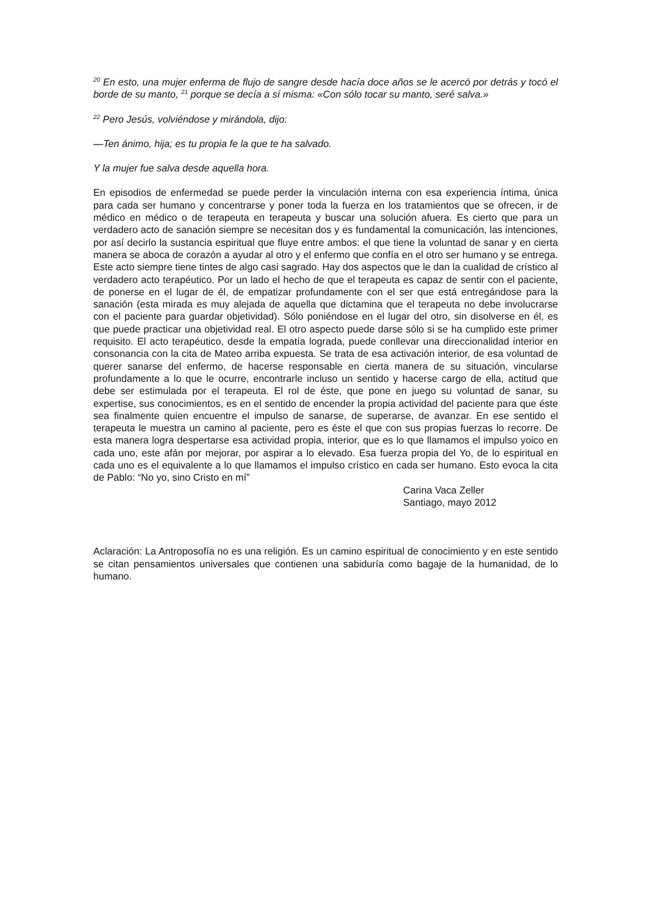<sup>20</sup> En esto, una mujer enferma de flujo de sangre desde hacía doce años se le acercó por detrás y tocó el borde de su manto, <sup>21</sup> porque se decía a sí misma: «Con sólo tocar su manto, seré salva.»
<sup>22</sup> Pero Jesús, volviéndose y mirándola, dijo:
—Ten ánimo, hija; es tu propia fe la que te ha salvado.
Y la mujer fue salva desde aquella hora.
En episodios de enfermedad se puede perder la vinculación interna con esa experiencia íntima, única para cada ser humano y concentrarse y poner toda la fuerza en los tratamientos que se ofrecen, ir de médico en médico o de terapeuta en terapeuta y buscar una solución afuera. Es cierto que para un verdadero acto de sanación siempre se necesitan dos y es fundamental la comunicación, las intenciones, por así decirlo la sustancia espiritual que fluye entre ambos: el que tiene la voluntad de sanar y en cierta manera se aboca de corazón a ayudar al otro y el enfermo que confía en el otro ser humano y se entrega. Este acto siempre tiene tintes de algo casi sagrado. Hay dos aspectos que le dan la cualidad de crístico al verdadero acto terapéutico. Por un lado el hecho de que el terapeuta es capaz de sentir con el paciente, de ponerse en el lugar de él, de empatizar profundamente con el ser que está entregándose para la sanación (esta mirada es muy alejada de aquella que dictamina que el terapeuta no debe involucrarse con el paciente para guardar objetividad). Sólo poniéndose en el lugar del otro, sin disolverse en él, es que puede practicar una objetividad real. El otro aspecto puede darse sólo si se ha cumplido este primer requisito. El acto terapéutico, desde la empatía lograda, puede conllevar una direccionalidad interior en consonancia con la cita de Mateo arriba expuesta. Se trata de esa activación interior, de esa voluntad de querer sanarse del enfermo, de hacerse responsable en cierta manera de su situación, vincularse profundamente a lo que le ocurre, encontrarle incluso un sentido y hacerse cargo de ella, actitud que debe ser estimulada por el terapeuta. El rol de éste, que pone en juego su voluntad de sanar, su expertise, sus conocimientos, es en el sentido de encender la propia actividad del paciente para que éste sea finalmente quien encuentre el impulso de sanarse, de superarse, de avanzar. En ese sentido el terapeuta le muestra un camino al paciente, pero es éste el que con sus propias fuerzas lo recorre. De esta manera logra despertarse esa actividad propia, interior, que es lo que llamamos el impulso yoico en cada uno, este afán por mejorar, por aspirar a lo elevado. Esa fuerza propia del Yo, de lo espiritual en cada uno es el equivalente a lo que llamamos el impulso crístico en cada ser humano. Esto evoca la cita de Pablo: “No yo, sino Cristo en mí”
Carina Vaca Zeller
Santiago, mayo 2012
Aclaración: La Antroposofía no es una religión. Es un camino espiritual de conocimiento y en este sentido se citan pensamientos universales que contienen una sabiduría como bagaje de la humanidad, de lo humano.